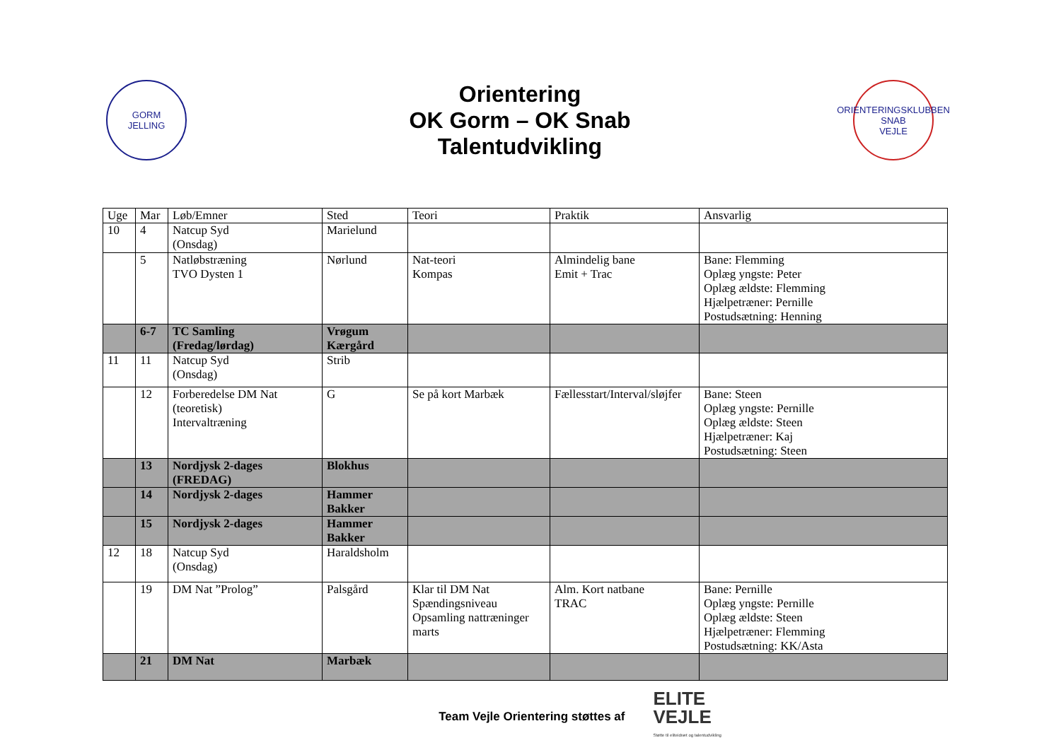GORM
JELLING
Orientering
OK Gorm – OK Snab
Talentudvikling
ORIENTERINGSKLUBBEN
SNAB
VEJLE
| Uge | Mar | Løb/Emner | Sted | Teori | Praktik | Ansvarlig |
| --- | --- | --- | --- | --- | --- | --- |
| 10 | 4 | Natcup Syd (Onsdag) | Marielund | | | |
| | 5 | Natløbstræning TVO Dysten 1 | Nørlund | Nat-teori Kompas | Almindelig bane Emit + Trac | Bane: Flemming Oplæg yngste: Peter Oplæg ældste: Flemming Hjælpetræner: Pernille Postudsætning: Henning |
| | 6-7 | TC Samling (Fredag/lørdag) | Vrøgum Kærgård | | | |
| 11 | 11 | Natcup Syd (Onsdag) | Strib | | | |
| | 12 | Forberedelse DM Nat (teoretisk) Intervaltræning | G | Se på kort Marbæk | Fællesstart/Interval/sløjfer | Bane: Steen Oplæg yngste: Pernille Oplæg ældste: Steen Hjælpetræner: Kaj Postudsætning: Steen |
| | 13 | Nordjysk 2-dages (FREDAG) | Blokhus | | | |
| | 14 | Nordjysk 2-dages | Hammer Bakker | | | |
| | 15 | Nordjysk 2-dages | Hammer Bakker | | | |
| 12 | 18 | Natcup Syd (Onsdag) | Haraldsholm | | | |
| | 19 | DM Nat ”Prolog” | Palsgård | Klar til DM Nat Spændingsniveau Opsamling nattræninger marts | Alm. Kort natbane TRAC | Bane: Pernille Oplæg yngste: Pernille Oplæg ældste: Steen Hjælpetræner: Flemming Postudsætning: KK/Asta |
| | 21 | DM Nat | Marbæk | | | |
Team Vejle Orientering støttes af
ELITE
VEJLE
Støtte til eliteidræt og talentudvikling